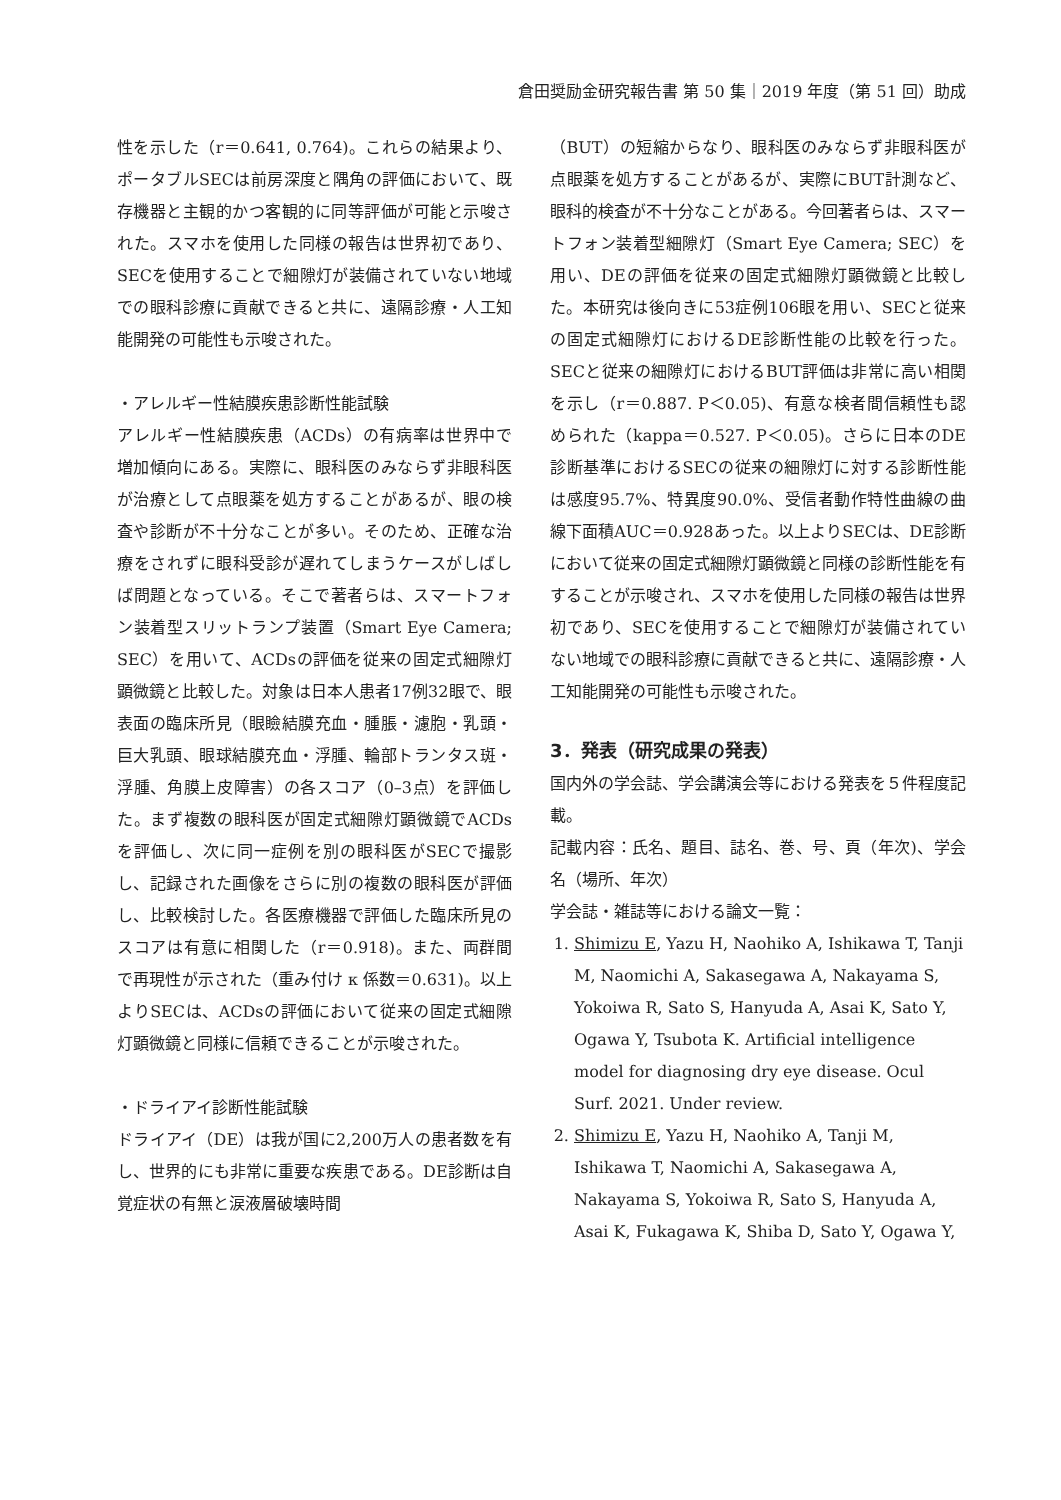倉田奨励金研究報告書 第 50 集｜2019 年度（第 51 回）助成
性を示した（r＝0.641, 0.764)。これらの結果より、ポータブルSECは前房深度と隅角の評価において、既存機器と主観的かつ客観的に同等評価が可能と示唆された。スマホを使用した同様の報告は世界初であり、SECを使用することで細隙灯が装備されていない地域での眼科診療に貢献できると共に、遠隔診療・人工知能開発の可能性も示唆された。
・アレルギー性結膜疾患診断性能試験
アレルギー性結膜疾患（ACDs）の有病率は世界中で増加傾向にある。実際に、眼科医のみならず非眼科医が治療として点眼薬を処方することがあるが、眼の検査や診断が不十分なことが多い。そのため、正確な治療をされずに眼科受診が遅れてしまうケースがしばしば問題となっている。そこで著者らは、スマートフォン装着型スリットランプ装置（Smart Eye Camera; SEC）を用いて、ACDsの評価を従来の固定式細隙灯顕微鏡と比較した。対象は日本人患者17例32眼で、眼表面の臨床所見（眼瞼結膜充血・腫脹・濾胞・乳頭・巨大乳頭、眼球結膜充血・浮腫、輪部トランタス斑・浮腫、角膜上皮障害）の各スコア（0–3点）を評価した。まず複数の眼科医が固定式細隙灯顕微鏡でACDsを評価し、次に同一症例を別の眼科医がSECで撮影し、記録された画像をさらに別の複数の眼科医が評価し、比較検討した。各医療機器で評価した臨床所見のスコアは有意に相関した（r＝0.918)。また、両群間で再現性が示された（重み付け κ 係数＝0.631)。以上よりSECは、ACDsの評価において従来の固定式細隙灯顕微鏡と同様に信頼できることが示唆された。
・ドライアイ診断性能試験
ドライアイ（DE）は我が国に2,200万人の患者数を有し、世界的にも非常に重要な疾患である。DE診断は自覚症状の有無と涙液層破壊時間
（BUT）の短縮からなり、眼科医のみならず非眼科医が点眼薬を処方することがあるが、実際にBUT計測など、眼科的検査が不十分なことがある。今回著者らは、スマートフォン装着型細隙灯（Smart Eye Camera; SEC）を用い、DEの評価を従来の固定式細隙灯顕微鏡と比較した。本研究は後向きに53症例106眼を用い、SECと従来の固定式細隙灯におけるDE診断性能の比較を行った。SECと従来の細隙灯におけるBUT評価は非常に高い相関を示し（r＝0.887. P＜0.05)、有意な検者間信頼性も認められた（kappa＝0.527. P＜0.05)。さらに日本のDE診断基準におけるSECの従来の細隙灯に対する診断性能は感度95.7%、特異度90.0%、受信者動作特性曲線の曲線下面積AUC＝0.928あった。以上よりSECは、DE診断において従来の固定式細隙灯顕微鏡と同様の診断性能を有することが示唆され、スマホを使用した同様の報告は世界初であり、SECを使用することで細隙灯が装備されていない地域での眼科診療に貢献できると共に、遠隔診療・人工知能開発の可能性も示唆された。
3．発表（研究成果の発表）
国内外の学会誌、学会講演会等における発表を５件程度記載。
記載内容：氏名、題目、誌名、巻、号、頁（年次)、学会名（場所、年次）
学会誌・雑誌等における論文一覧：
1. Shimizu E, Yazu H, Naohiko A, Ishikawa T, Tanji M, Naomichi A, Sakasegawa A, Nakayama S, Yokoiwa R, Sato S, Hanyuda A, Asai K, Sato Y, Ogawa Y, Tsubota K. Artificial intelligence model for diagnosing dry eye disease. Ocul Surf. 2021. Under review.
2. Shimizu E, Yazu H, Naohiko A, Tanji M, Ishikawa T, Naomichi A, Sakasegawa A, Nakayama S, Yokoiwa R, Sato S, Hanyuda A, Asai K, Fukagawa K, Shiba D, Sato Y, Ogawa Y,